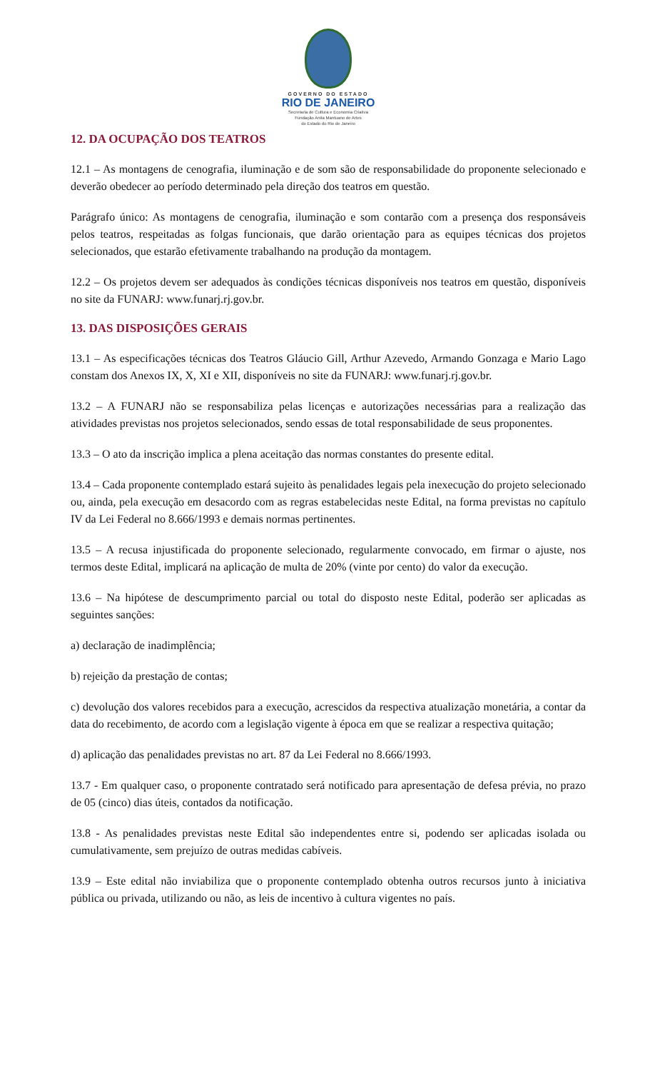GOVERNO DO ESTADO
RIO DE JANEIRO
Secretaria de Cultura e Economia Criativa
Fundação Anita Mantuano de Artes
do Estado do Rio de Janeiro
12. DA OCUPAÇÃO DOS TEATROS
12.1 – As montagens de cenografia, iluminação e de som são de responsabilidade do proponente selecionado e deverão obedecer ao período determinado pela direção dos teatros em questão.
Parágrafo único: As montagens de cenografia, iluminação e som contarão com a presença dos responsáveis pelos teatros, respeitadas as folgas funcionais, que darão orientação para as equipes técnicas dos projetos selecionados, que estarão efetivamente trabalhando na produção da montagem.
12.2 – Os projetos devem ser adequados às condições técnicas disponíveis nos teatros em questão, disponíveis no site da FUNARJ: www.funarj.rj.gov.br.
13. DAS DISPOSIÇÕES GERAIS
13.1 – As especificações técnicas dos Teatros Gláucio Gill, Arthur Azevedo, Armando Gonzaga e Mario Lago constam dos Anexos IX, X, XI e XII, disponíveis no site da FUNARJ: www.funarj.rj.gov.br.
13.2 – A FUNARJ não se responsabiliza pelas licenças e autorizações necessárias para a realização das atividades previstas nos projetos selecionados, sendo essas de total responsabilidade de seus proponentes.
13.3 – O ato da inscrição implica a plena aceitação das normas constantes do presente edital.
13.4 – Cada proponente contemplado estará sujeito às penalidades legais pela inexecução do projeto selecionado ou, ainda, pela execução em desacordo com as regras estabelecidas neste Edital, na forma previstas no capítulo IV da Lei Federal no 8.666/1993 e demais normas pertinentes.
13.5 – A recusa injustificada do proponente selecionado, regularmente convocado, em firmar o ajuste, nos termos deste Edital, implicará na aplicação de multa de 20% (vinte por cento) do valor da execução.
13.6 – Na hipótese de descumprimento parcial ou total do disposto neste Edital, poderão ser aplicadas as seguintes sanções:
a) declaração de inadimplência;
b) rejeição da prestação de contas;
c) devolução dos valores recebidos para a execução, acrescidos da respectiva atualização monetária, a contar da data do recebimento, de acordo com a legislação vigente à época em que se realizar a respectiva quitação;
d) aplicação das penalidades previstas no art. 87 da Lei Federal no 8.666/1993.
13.7 - Em qualquer caso, o proponente contratado será notificado para apresentação de defesa prévia, no prazo de 05 (cinco) dias úteis, contados da notificação.
13.8 - As penalidades previstas neste Edital são independentes entre si, podendo ser aplicadas isolada ou cumulativamente, sem prejuízo de outras medidas cabíveis.
13.9 – Este edital não inviabiliza que o proponente contemplado obtenha outros recursos junto à iniciativa pública ou privada, utilizando ou não, as leis de incentivo à cultura vigentes no país.